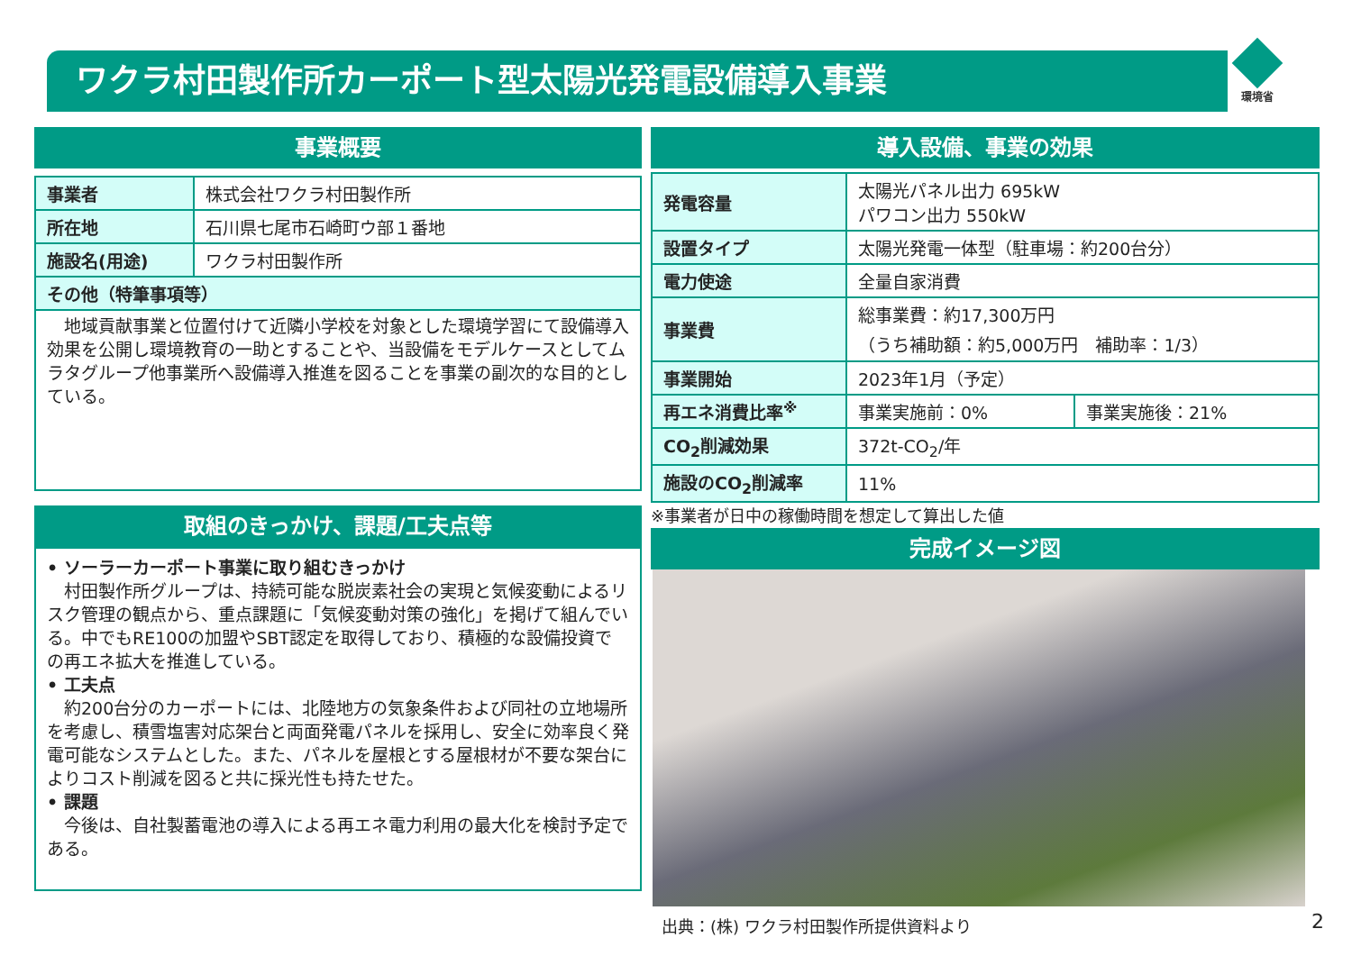ワクラ村田製作所カーポート型太陽光発電設備導入事業 環境省
事業概要
| 事業者 | 株式会社ワクラ村田製作所 |
| 所在地 | 石川県七尾市石崎町ウ部１番地 |
| 施設名(用途) | ワクラ村田製作所 |
| その他（特筆事項等） | |
| 地域貢献事業と位置付けて近隣小学校を対象とした環境学習にて設備導入効果を公開し環境教育の一助とすることや、当設備をモデルケースとしてムラタグループ他事業所へ設備導入推進を図ることを事業の副次的な目的としている。 | |
取組のきっかけ、課題/工夫点等
• ソーラーカーポート事業に取り組むきっかけ
　村田製作所グループは、持続可能な脱炭素社会の実現と気候変動によるリスク管理の観点から、重点課題に「気候変動対策の強化」を掲げて組んでいる。中でもRE100の加盟やSBT認定を取得しており、積極的な設備投資での再エネ拡大を推進している。
• 工夫点
　約200台分のカーポートには、北陸地方の気象条件および同社の立地場所を考慮し、積雪塩害対応架台と両面発電パネルを採用し、安全に効率良く発電可能なシステムとした。また、パネルを屋根とする屋根材が不要な架台によりコスト削減を図ると共に採光性も持たせた。
• 課題
　今後は、自社製蓄電池の導入による再エネ電力利用の最大化を検討予定である。
導入設備、事業の効果
| 発電容量 | 太陽光パネル出力 695kW パワコン出力 550kW | |
| 設置タイプ | 太陽光発電一体型（駐車場：約200台分） | |
| 電力使途 | 全量自家消費 | |
| 事業費 | 総事業費：約17,300万円 （うち補助額：約5,000万円 補助率：1/3） | |
| 事業開始 | 2023年1月（予定） | |
| 再エネ消費比率<sup>※</sup> | 事業実施前：0% | 事業実施後：21% |
| CO<sub>2</sub>削減効果 | 372t-CO<sub>2</sub>/年 | |
| 施設のCO<sub>2</sub>削減率 | 11% | |
※事業者が日中の稼働時間を想定して算出した値
完成イメージ図
出典：(株) ワクラ村田製作所提供資料より
2